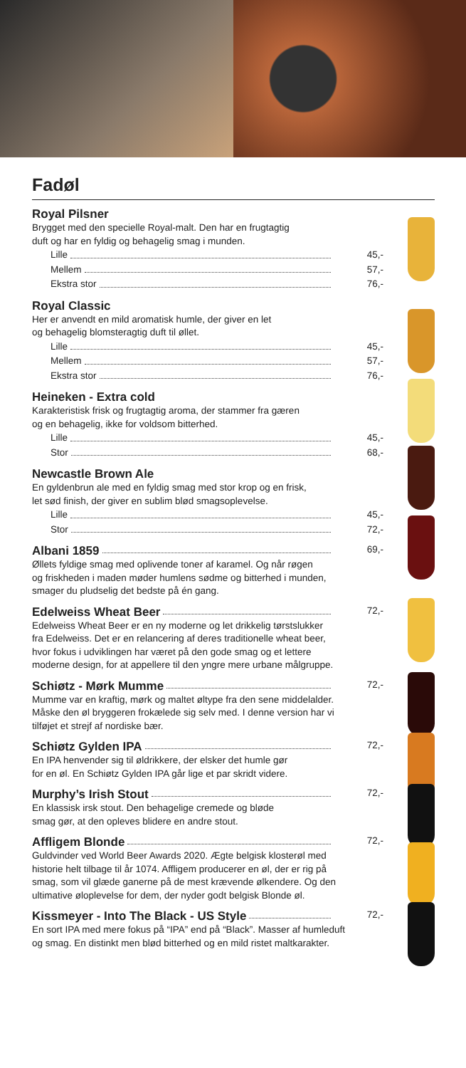Fadøl
Royal Pilsner
Brygget med den specielle Royal-malt. Den har en frugtagtig
duft og har en fyldig og behagelig smag i munden.
Lille 45,-
Mellem 57,-
Ekstra stor 76,-
Royal Classic
Her er anvendt en mild aromatisk humle, der giver en let
og behagelig blomsteragtig duft til øllet.
Lille 45,-
Mellem 57,-
Ekstra stor 76,-
Heineken - Extra cold
Karakteristisk frisk og frugtagtig aroma, der stammer fra gæren
og en behagelig, ikke for voldsom bitterhed.
Lille 45,-
Stor 68,-
Newcastle Brown Ale
En gyldenbrun ale med en fyldig smag med stor krop og en frisk,
let sød finish, der giver en sublim blød smagsoplevelse.
Lille 45,-
Stor 72,-
Albani 1859 69,-
Øllets fyldige smag med oplivende toner af karamel. Og når røgen
og friskheden i maden møder humlens sødme og bitterhed i munden,
smager du pludselig det bedste på én gang.
Edelweiss Wheat Beer 72,-
Edelweiss Wheat Beer er en ny moderne og let drikkelig tørstslukker
fra Edelweiss. Det er en relancering af deres traditionelle wheat beer,
hvor fokus i udviklingen har været på den gode smag og et lettere
moderne design, for at appellere til den yngre mere urbane målgruppe.
Schiøtz - Mørk Mumme 72,-
Mumme var en kraftig, mørk og maltet øltype fra den sene middelalder.
Måske den øl bryggeren frokælede sig selv med. I denne version har vi
tilføjet et strejf af nordiske bær.
Schiøtz Gylden IPA 72,-
En IPA henvender sig til øldrikkere, der elsker det humle gør
for en øl. En Schiøtz Gylden IPA går lige et par skridt videre.
Murphy’s Irish Stout 72,-
En klassisk irsk stout. Den behagelige cremede og bløde
smag gør, at den opleves blidere en andre stout.
Affligem Blonde 72,-
Guldvinder ved World Beer Awards 2020. Ægte belgisk klosterøl med
historie helt tilbage til år 1074. Affligem producerer en øl, der er rig på
smag, som vil glæde ganerne på de mest krævende ølkendere. Og den
ultimative øloplevelse for dem, der nyder godt belgisk Blonde øl.
Kissmeyer - Into The Black - US Style 72,-
En sort IPA med mere fokus på “IPA” end på “Black”. Masser af humleduft
og smag. En distinkt men blød bitterhed og en mild ristet maltkarakter.